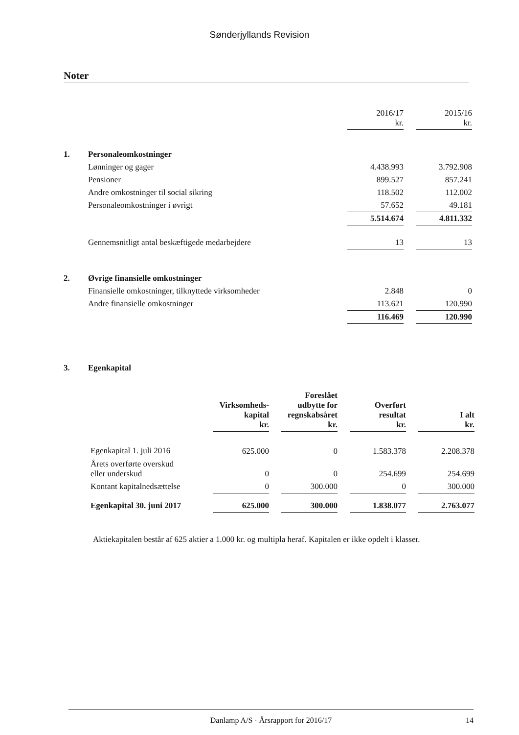Sønderjyllands Revision
Noter
| | | 2016/17 kr. | | 2015/16 kr. |
| 1. | Personaleomkostninger | | | |
| | Lønninger og gager | 4.438.993 | | 3.792.908 |
| | Pensioner | 899.527 | | 857.241 |
| | Andre omkostninger til social sikring | 118.502 | | 112.002 |
| | Personaleomkostninger i øvrigt | 57.652 | | 49.181 |
| | | 5.514.674 | | 4.811.332 |
| | Gennemsnitligt antal beskæftigede medarbejdere | 13 | | 13 |
| 2. | Øvrige finansielle omkostninger | | | |
| | Finansielle omkostninger, tilknyttede virksomheder | 2.848 | | 0 |
| | Andre finansielle omkostninger | 113.621 | | 120.990 |
| | | 116.469 | | 120.990 |
| 3. | Egenkapital | | | |
| | Virksomheds- kapital kr. | | Foreslået udbytte for regnskabsåret kr. | | Overført resultat kr. | | I alt kr. |
| --- | --- | --- | --- | --- | --- | --- | --- |
| Egenkapital 1. juli 2016 | 625.000 | | 0 | | 1.583.378 | | 2.208.378 |
| Årets overførte overskud eller underskud | 0 | | 0 | | 254.699 | | 254.699 |
| Kontant kapitalnedsættelse | 0 | | 300.000 | | 0 | | 300.000 |
| Egenkapital 30. juni 2017 | 625.000 | | 300.000 | | 1.838.077 | | 2.763.077 |
Aktiekapitalen består af 625 aktier a 1.000 kr. og multipla heraf. Kapitalen er ikke opdelt i klasser.
Danlamp A/S · Årsrapport for 2016/17 14